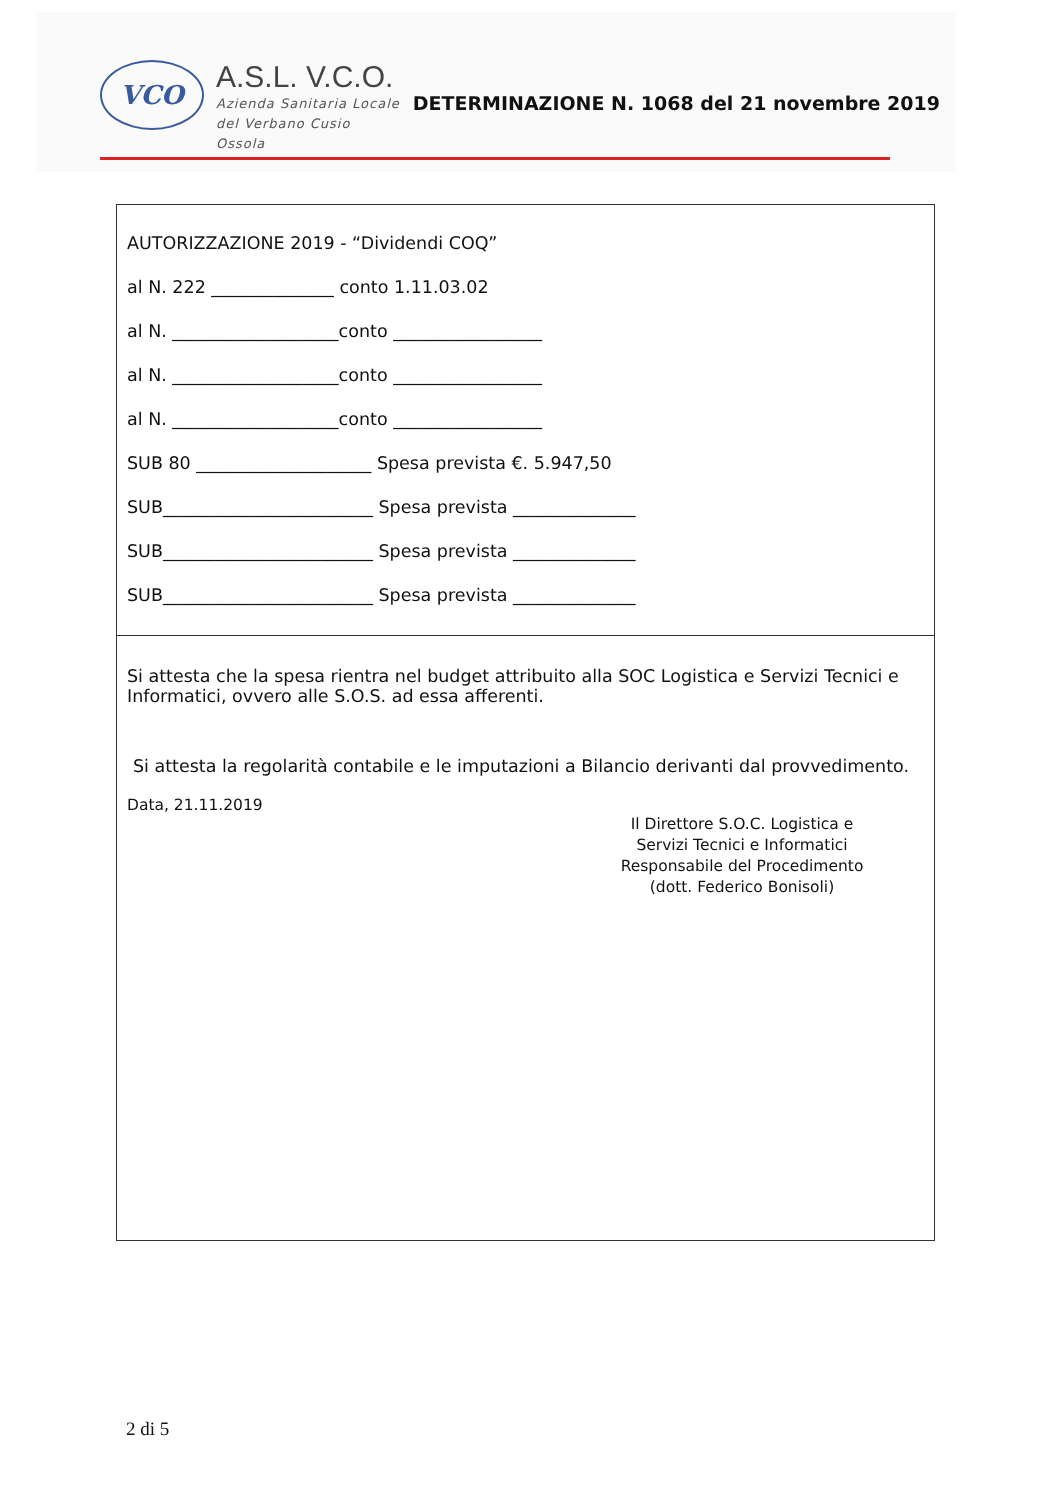VCO
A.S.L. V.C.O.
Azienda Sanitaria Locale
del Verbano Cusio Ossola
DETERMINAZIONE N. 1068 del 21 novembre 2019
AUTORIZZAZIONE 2019 - “Dividendi COQ”
al N. 222 ______________ conto 1.11.03.02
al N. ___________________conto _________________
al N. ___________________conto _________________
al N. ___________________conto _________________
SUB 80 ____________________ Spesa prevista €. 5.947,50
SUB________________________ Spesa prevista ______________
SUB________________________ Spesa prevista ______________
SUB________________________ Spesa prevista ______________
Si attesta che la spesa rientra nel budget attribuito alla SOC Logistica e Servizi Tecnici e Informatici, ovvero alle S.O.S. ad essa afferenti.
Si attesta la regolarità contabile e le imputazioni a Bilancio derivanti dal provvedimento.
Data, 21.11.2019
Il Direttore S.O.C. Logistica e
Servizi Tecnici e Informatici
Responsabile del Procedimento
(dott. Federico Bonisoli)
2 di 5